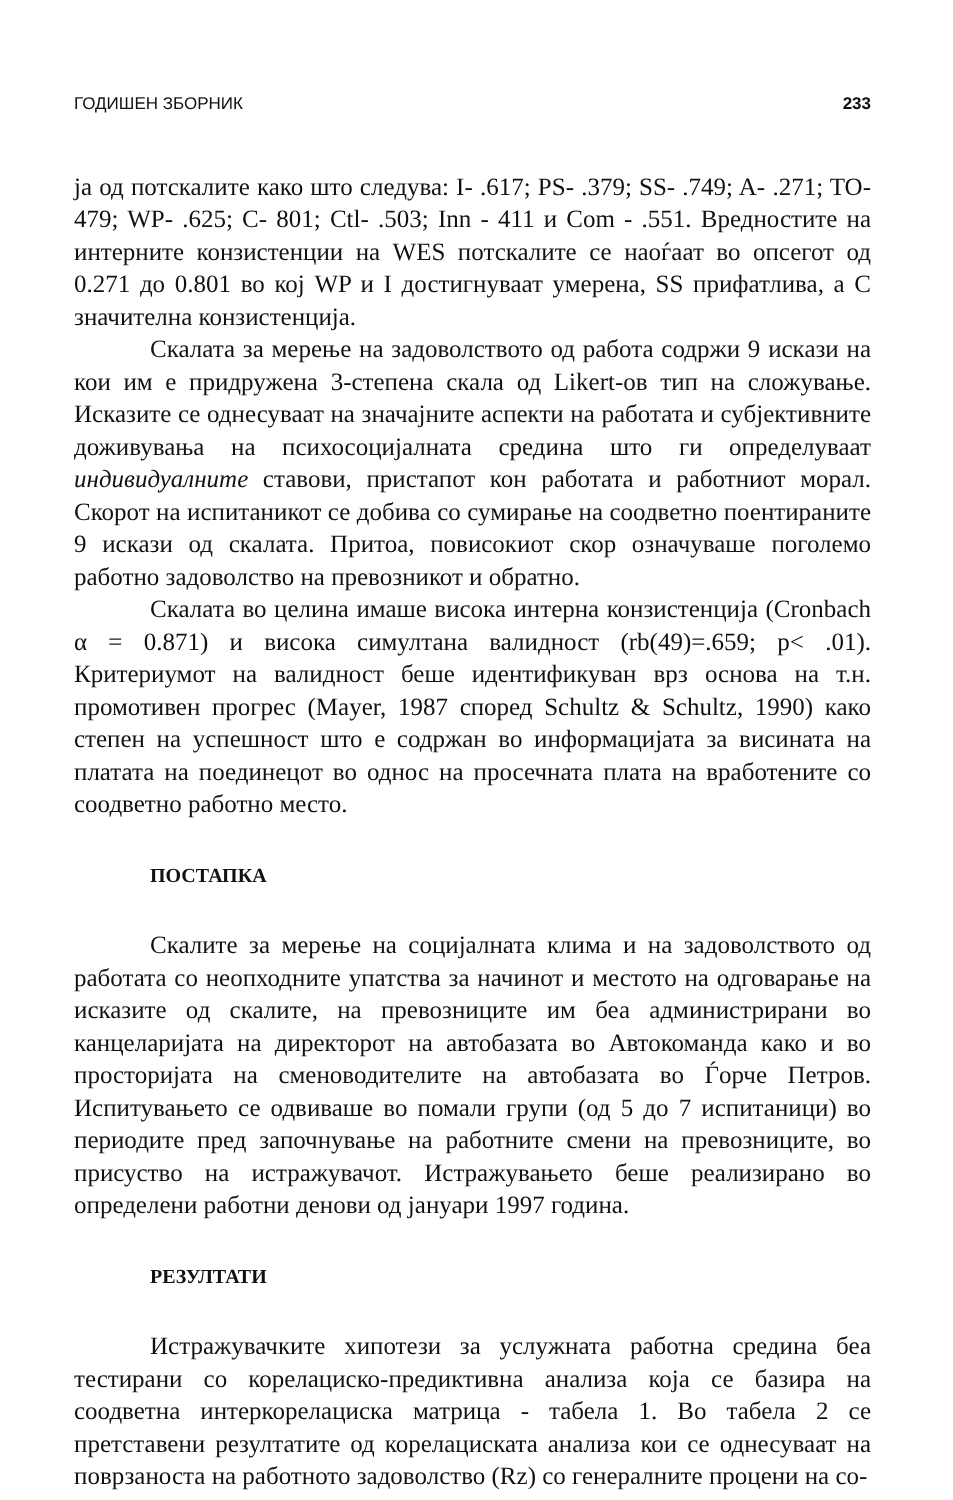ГОДИШЕН ЗБОРНИК 233
ја од потскалите како што следува: I- .617; PS- .379; SS- .749; A- .271; TO- 479; WP- .625; C- 801; Ctl- .503; Inn - 411 и Com - .551. Вредностите на интерните конзистенции на WES потскалите се наоѓаат во опсегот од 0.271 до 0.801 во кој WP и I достигнуваат умерена, SS прифатлива, а С значителна конзистенција.
Скалата за мерење на задоволството од работа содржи 9 искази на кои им е придружена 3-степена скала од Likert-ов тип на сложување. Исказите се однесуваат на значајните аспекти на работата и субјективните доживувања на психосоцијалната средина што ги определуваат индивидуалните ставови, пристапот кон работата и работниот морал. Скорот на испитаникот се добива со сумирање на соодветно поентираните 9 искази од скалата. Притоа, повисокиот скор означуваше поголемо работно задоволство на превозникот и обратно.
Скалата во целина имаше висока интерна конзистенција (Cronbach α = 0.871) и висока симултана валидност (rb(49)=.659; p< .01). Критериумот на валидност беше идентификуван врз основа на т.н. промотивен прогрес (Mayer, 1987 според Schultz & Schultz, 1990) како степен на успешност што е содржан во информацијата за висината на платата на поединецот во однос на просечната плата на вработените со соодветно работно место.
ПОСТАПКА
Скалите за мерење на социјалната клима и на задоволството од работата со неопходните упатства за начинот и местото на одговарање на исказите од скалите, на превозниците им беа администрирани во канцеларијата на директорот на автобазата во Автокоманда како и во просторијата на сменоводителите на автобазата во Ѓорче Петров. Испитувањето се одвиваше во помали групи (од 5 до 7 испитаници) во периодите пред започнување на работните смени на превозниците, во присуство на истражувачот. Истражувањето беше реализирано во определени работни денови од јануари 1997 година.
РЕЗУЛТАТИ
Истражувачките хипотези за услужната работна средина беа тестирани со корелациско-предиктивна анализа која се базира на соодветна интеркорелациска матрица - табела 1. Во табела 2 се претставени резултатите од корелациската анализа кои се однесуваат на поврзаноста на работното задоволство (Rz) со генералните процени на со-